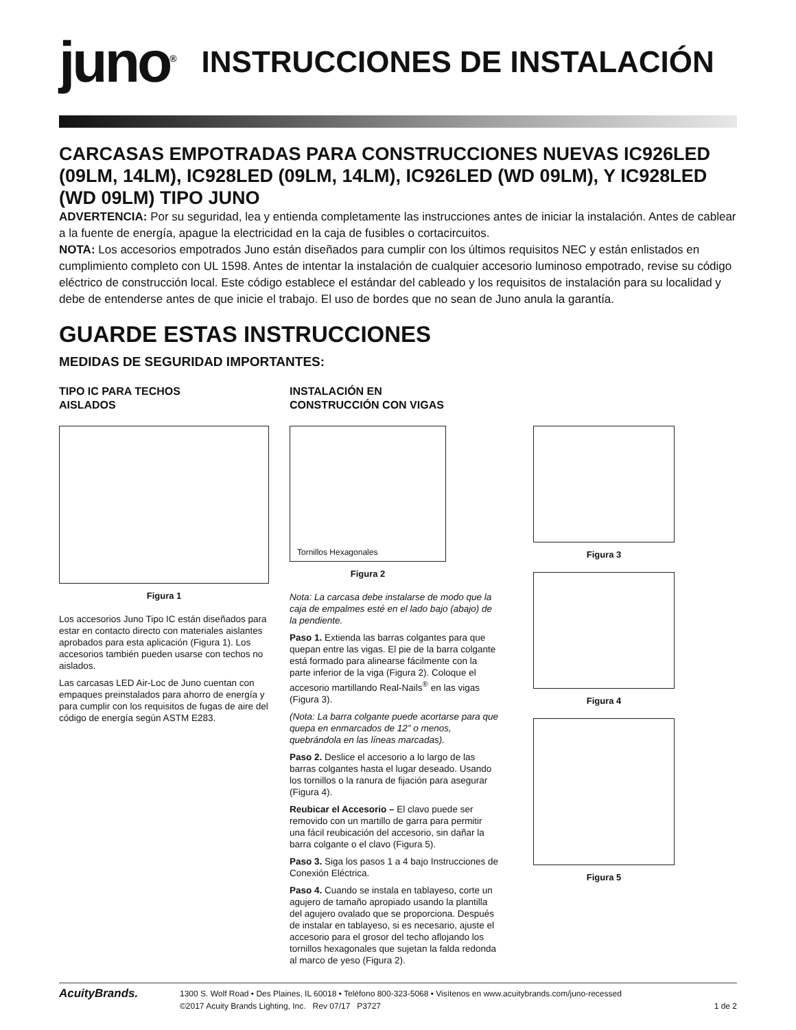juno<sup>®</sup>
INSTRUCCIONES DE INSTALACIÓN
CARCASAS EMPOTRADAS PARA CONSTRUCCIONES NUEVAS IC926LED (09LM, 14LM), IC928LED (09LM, 14LM), IC926LED (WD 09LM), Y IC928LED (WD 09LM) TIPO JUNO
ADVERTENCIA: Por su seguridad, lea y entienda completamente las instrucciones antes de iniciar la instalación. Antes de cablear a la fuente de energía, apague la electricidad en la caja de fusibles o cortacircuitos.
NOTA: Los accesorios empotrados Juno están diseñados para cumplir con los últimos requisitos NEC y están enlistados en cumplimiento completo con UL 1598. Antes de intentar la instalación de cualquier accesorio luminoso empotrado, revise su código eléctrico de construcción local. Este código establece el estándar del cableado y los requisitos de instalación para su localidad y debe de entenderse antes de que inicie el trabajo. El uso de bordes que no sean de Juno anula la garantía.
GUARDE ESTAS INSTRUCCIONES
MEDIDAS DE SEGURIDAD IMPORTANTES:
TIPO IC PARA TECHOS
AISLADOS
Figura 1
Los accesorios Juno Tipo IC están diseñados para estar en contacto directo con materiales aislantes aprobados para esta aplicación (Figura 1). Los accesorios también pueden usarse con techos no aislados.
Las carcasas LED Air-Loc de Juno cuentan con empaques preinstalados para ahorro de energía y para cumplir con los requisitos de fugas de aire del código de energía según ASTM E283.
INSTALACIÓN EN
CONSTRUCCIÓN CON VIGAS
Tornillos Hexagonales
Figura 2
Nota: La carcasa debe instalarse de modo que la caja de empalmes esté en el lado bajo (abajo) de la pendiente.
Paso 1. Extienda las barras colgantes para que quepan entre las vigas. El pie de la barra colgante está formado para alinearse fácilmente con la parte inferior de la viga (Figura 2). Coloque el accesorio martillando Real-Nails<sup>®</sup> en las vigas (Figura 3).
(Nota: La barra colgante puede acortarse para que quepa en enmarcados de 12” o menos, quebrándola en las líneas marcadas).
Paso 2. Deslice el accesorio a lo largo de las barras colgantes hasta el lugar deseado. Usando los tornillos o la ranura de fijación para asegurar (Figura 4).
Reubicar el Accesorio – El clavo puede ser removido con un martillo de garra para permitir una fácil reubicación del accesorio, sin dañar la barra colgante o el clavo (Figura 5).
Paso 3. Siga los pasos 1 a 4 bajo Instrucciones de Conexión Eléctrica.
Paso 4. Cuando se instala en tablayeso, corte un agujero de tamaño apropiado usando la plantilla del agujero ovalado que se proporciona. Después de instalar en tablayeso, si es necesario, ajuste el accesorio para el grosor del techo aflojando los tornillos hexagonales que sujetan la falda redonda al marco de yeso (Figura 2).
Figura 3
Figura 4
Figura 5
AcuityBrands.
1300 S. Wolf Road • Des Plaines, IL 60018 • Teléfono 800-323-5068 • Visítenos en www.acuitybrands.com/juno-recessed
©2017 Acuity Brands Lighting, Inc. Rev 07/17 P3727
1 de 2